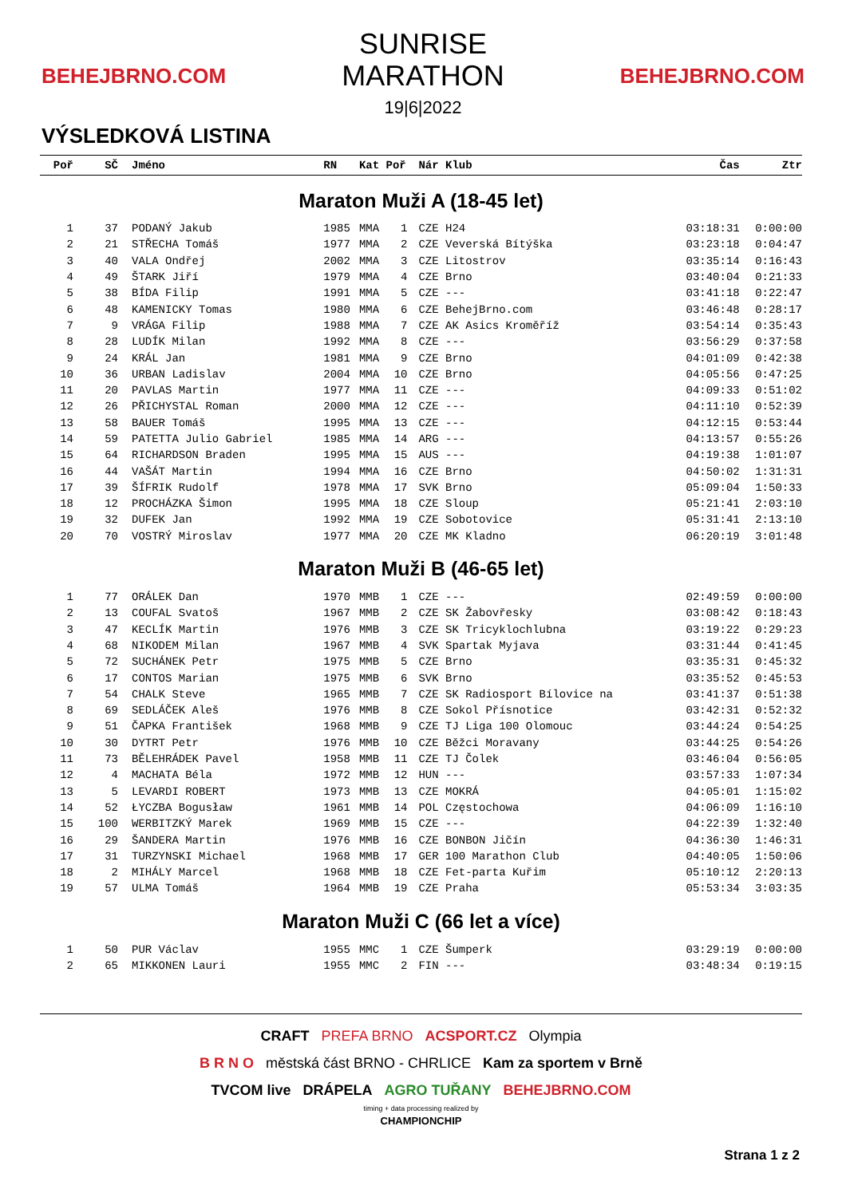BEHEJBRNO.COM
SUNRISE
MARATHON
19|6|2022
BEHEJBRNO.COM
VÝSLEDKOVÁ LISTINA
| Poř | SČ | Jméno | RN | Kat | Poř | Nár | Klub | Čas | Ztr |
| --- | --- | --- | --- | --- | --- | --- | --- | --- | --- |
| Maraton Muži A (18-45 let) | | | | | | | | | |
| 1 | 37 | PODANÝ Jakub | 1985 | MMA | 1 | CZE | H24 | 03:18:31 | 0:00:00 |
| 2 | 21 | STŘECHA Tomáš | 1977 | MMA | 2 | CZE | Veverská Bítýška | 03:23:18 | 0:04:47 |
| 3 | 40 | VALA Ondřej | 2002 | MMA | 3 | CZE | Litostrov | 03:35:14 | 0:16:43 |
| 4 | 49 | ŠTARK Jiří | 1979 | MMA | 4 | CZE | Brno | 03:40:04 | 0:21:33 |
| 5 | 38 | BÍDA Filip | 1991 | MMA | 5 | CZE | --- | 03:41:18 | 0:22:47 |
| 6 | 48 | KAMENICKY Tomas | 1980 | MMA | 6 | CZE | BehejBrno.com | 03:46:48 | 0:28:17 |
| 7 | 9 | VRÁGA Filip | 1988 | MMA | 7 | CZE | AK Asics Kroměříž | 03:54:14 | 0:35:43 |
| 8 | 28 | LUDÍK Milan | 1992 | MMA | 8 | CZE | --- | 03:56:29 | 0:37:58 |
| 9 | 24 | KRÁL Jan | 1981 | MMA | 9 | CZE | Brno | 04:01:09 | 0:42:38 |
| 10 | 36 | URBAN Ladislav | 2004 | MMA | 10 | CZE | Brno | 04:05:56 | 0:47:25 |
| 11 | 20 | PAVLAS Martin | 1977 | MMA | 11 | CZE | --- | 04:09:33 | 0:51:02 |
| 12 | 26 | PŘICHYSTAL Roman | 2000 | MMA | 12 | CZE | --- | 04:11:10 | 0:52:39 |
| 13 | 58 | BAUER Tomáš | 1995 | MMA | 13 | CZE | --- | 04:12:15 | 0:53:44 |
| 14 | 59 | PATETTA Julio Gabriel | 1985 | MMA | 14 | ARG | --- | 04:13:57 | 0:55:26 |
| 15 | 64 | RICHARDSON Braden | 1995 | MMA | 15 | AUS | --- | 04:19:38 | 1:01:07 |
| 16 | 44 | VAŠÁT Martin | 1994 | MMA | 16 | CZE | Brno | 04:50:02 | 1:31:31 |
| 17 | 39 | ŠÍFRIK Rudolf | 1978 | MMA | 17 | SVK | Brno | 05:09:04 | 1:50:33 |
| 18 | 12 | PROCHÁZKA Šimon | 1995 | MMA | 18 | CZE | Sloup | 05:21:41 | 2:03:10 |
| 19 | 32 | DUFEK Jan | 1992 | MMA | 19 | CZE | Sobotovice | 05:31:41 | 2:13:10 |
| 20 | 70 | VOSTRÝ Miroslav | 1977 | MMA | 20 | CZE | MK Kladno | 06:20:19 | 3:01:48 |
| Maraton Muži B (46-65 let) | | | | | | | | | |
| 1 | 77 | ORÁLEK Dan | 1970 | MMB | 1 | CZE | --- | 02:49:59 | 0:00:00 |
| 2 | 13 | COUFAL Svatoš | 1967 | MMB | 2 | CZE | SK Žabovřesky | 03:08:42 | 0:18:43 |
| 3 | 47 | KECLÍK Martin | 1976 | MMB | 3 | CZE | SK Tricyklochlubna | 03:19:22 | 0:29:23 |
| 4 | 68 | NIKODEM Milan | 1967 | MMB | 4 | SVK | Spartak Myjava | 03:31:44 | 0:41:45 |
| 5 | 72 | SUCHÁNEK Petr | 1975 | MMB | 5 | CZE | Brno | 03:35:31 | 0:45:32 |
| 6 | 17 | CONTOS Marian | 1975 | MMB | 6 | SVK | Brno | 03:35:52 | 0:45:53 |
| 7 | 54 | CHALK Steve | 1965 | MMB | 7 | CZE | SK Radiosport Bílovice na | 03:41:37 | 0:51:38 |
| 8 | 69 | SEDLÁČEK Aleš | 1976 | MMB | 8 | CZE | Sokol Přísnotice | 03:42:31 | 0:52:32 |
| 9 | 51 | ČAPKA František | 1968 | MMB | 9 | CZE | TJ Liga 100 Olomouc | 03:44:24 | 0:54:25 |
| 10 | 30 | DYTRT Petr | 1976 | MMB | 10 | CZE | Běžci Moravany | 03:44:25 | 0:54:26 |
| 11 | 73 | BĚLEHRÁDEK Pavel | 1958 | MMB | 11 | CZE | TJ Čolek | 03:46:04 | 0:56:05 |
| 12 | 4 | MACHATA Béla | 1972 | MMB | 12 | HUN | --- | 03:57:33 | 1:07:34 |
| 13 | 5 | LEVARDI ROBERT | 1973 | MMB | 13 | CZE | MOKRÁ | 04:05:01 | 1:15:02 |
| 14 | 52 | ŁYCZBA Bogusław | 1961 | MMB | 14 | POL | Częstochowa | 04:06:09 | 1:16:10 |
| 15 | 100 | WERBITZKÝ Marek | 1969 | MMB | 15 | CZE | --- | 04:22:39 | 1:32:40 |
| 16 | 29 | ŠANDERA Martin | 1976 | MMB | 16 | CZE | BONBON Jičín | 04:36:30 | 1:46:31 |
| 17 | 31 | TURZYNSKI Michael | 1968 | MMB | 17 | GER | 100 Marathon Club | 04:40:05 | 1:50:06 |
| 18 | 2 | MIHÁLY Marcel | 1968 | MMB | 18 | CZE | Fet-parta Kuřim | 05:10:12 | 2:20:13 |
| 19 | 57 | ULMA Tomáš | 1964 | MMB | 19 | CZE | Praha | 05:53:34 | 3:03:35 |
| Maraton Muži C (66 let a více) | | | | | | | | | |
| 1 | 50 | PUR Václav | 1955 | MMC | 1 | CZE | Šumperk | 03:29:19 | 0:00:00 |
| 2 | 65 | MIKKONEN Lauri | 1955 | MMC | 2 | FIN | --- | 03:48:34 | 0:19:15 |
CRAFT PREFA BRNO ACSPORT.CZ Olympia
B R N O městská část BRNO - CHRLICE Kam za sportem v Brně
TVCOM live DRÁPELA AGRO TUŘANY BEHEJBRNO.COM
timing + data processing realized by
CHAMPIONCHIP
Strana 1 z 2